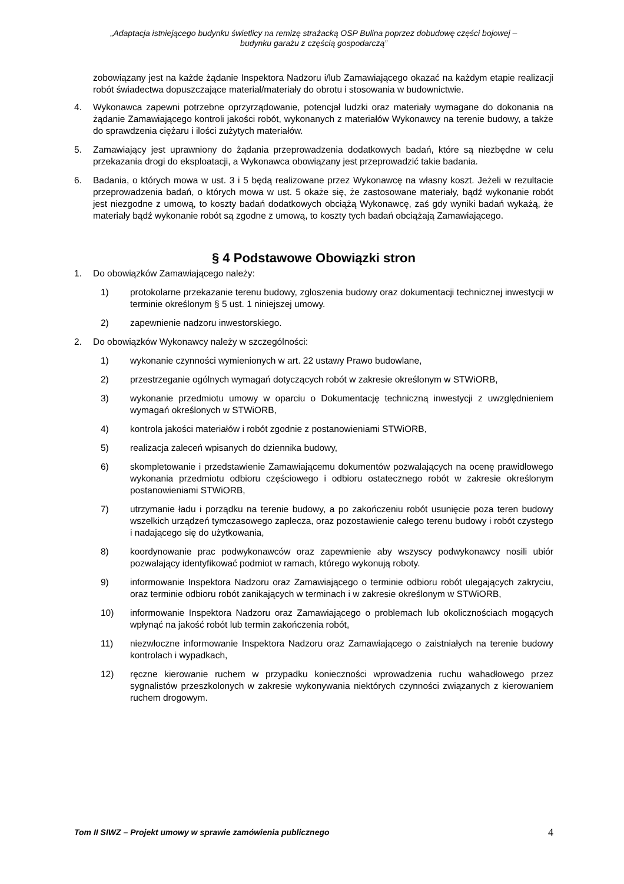„Adaptacja istniejącego budynku świetlicy na remizę strażacką OSP Bulina poprzez dobudowę części bojowej –
budynku garażu z częścią gospodarczą”
zobowiązany jest na każde żądanie Inspektora Nadzoru i/lub Zamawiającego okazać na każdym etapie realizacji robót świadectwa dopuszczające materiał/materiały do obrotu i stosowania w budownictwie.
4. Wykonawca zapewni potrzebne oprzyrządowanie, potencjał ludzki oraz materiały wymagane do dokonania na żądanie Zamawiającego kontroli jakości robót, wykonanych z materiałów Wykonawcy na terenie budowy, a także do sprawdzenia ciężaru i ilości zużytych materiałów.
5. Zamawiający jest uprawniony do żądania przeprowadzenia dodatkowych badań, które są niezbędne w celu przekazania drogi do eksploatacji, a Wykonawca obowiązany jest przeprowadzić takie badania.
6. Badania, o których mowa w ust. 3 i 5 będą realizowane przez Wykonawcę na własny koszt. Jeżeli w rezultacie przeprowadzenia badań, o których mowa w ust. 5 okaże się, że zastosowane materiały, bądź wykonanie robót jest niezgodne z umową, to koszty badań dodatkowych obciążą Wykonawcę, zaś gdy wyniki badań wykażą, że materiały bądź wykonanie robót są zgodne z umową, to koszty tych badań obciążają Zamawiającego.
§ 4 Podstawowe Obowiązki stron
1. Do obowiązków Zamawiającego należy:
1) protokolarne przekazanie terenu budowy, zgłoszenia budowy oraz dokumentacji technicznej inwestycji w terminie określonym § 5 ust. 1 niniejszej umowy.
2) zapewnienie nadzoru inwestorskiego.
2. Do obowiązków Wykonawcy należy w szczególności:
1) wykonanie czynności wymienionych w art. 22 ustawy Prawo budowlane,
2) przestrzeganie ogólnych wymagań dotyczących robót w zakresie określonym w STWiORB,
3) wykonanie przedmiotu umowy w oparciu o Dokumentację techniczną inwestycji z uwzględnieniem wymagań określonych w STWiORB,
4) kontrola jakości materiałów i robót zgodnie z postanowieniami STWiORB,
5) realizacja zaleceń wpisanych do dziennika budowy,
6) skompletowanie i przedstawienie Zamawiającemu dokumentów pozwalających na ocenę prawidłowego wykonania przedmiotu odbioru częściowego i odbioru ostatecznego robót w zakresie określonym postanowieniami STWiORB,
7) utrzymanie ładu i porządku na terenie budowy, a po zakończeniu robót usunięcie poza teren budowy wszelkich urządzeń tymczasowego zaplecza, oraz pozostawienie całego terenu budowy i robót czystego i nadającego się do użytkowania,
8) koordynowanie prac podwykonawców oraz zapewnienie aby wszyscy podwykonawcy nosili ubiór pozwalający identyfikować podmiot w ramach, którego wykonują roboty.
9) informowanie Inspektora Nadzoru oraz Zamawiającego o terminie odbioru robót ulegających zakryciu, oraz terminie odbioru robót zanikających w terminach i w zakresie określonym w STWiORB,
10) informowanie Inspektora Nadzoru oraz Zamawiającego o problemach lub okolicznościach mogących wpłynąć na jakość robót lub termin zakończenia robót,
11) niezwłoczne informowanie Inspektora Nadzoru oraz Zamawiającego o zaistniałych na terenie budowy kontrolach i wypadkach,
12) ręczne kierowanie ruchem w przypadku konieczności wprowadzenia ruchu wahadłowego przez sygnalistów przeszkolonych w zakresie wykonywania niektórych czynności związanych z kierowaniem ruchem drogowym.
Tom II SIWZ – Projekt umowy w sprawie zamówienia publicznego 4